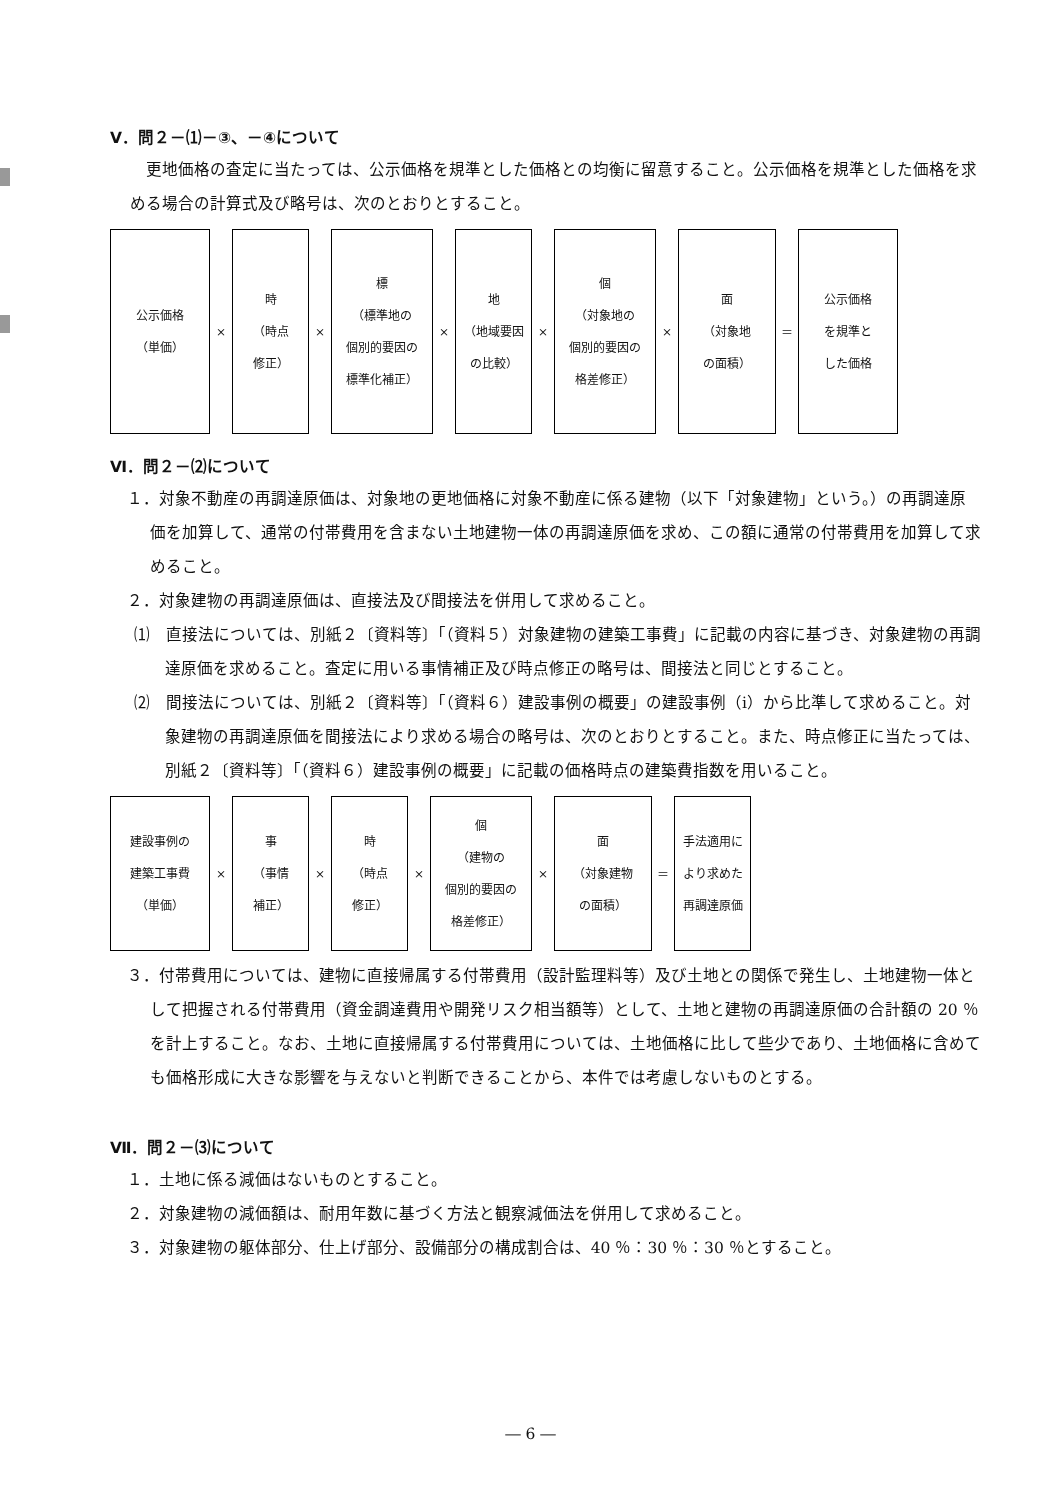Ⅴ．問２－⑴－③、－④について
更地価格の査定に当たっては、公示価格を規準とした価格との均衡に留意すること。公示価格を規準とした価格を求める場合の計算式及び略号は、次のとおりとすること。
公示価格
（単価）
×
時
（時点
修正）
×
標
（標準地の
個別的要因の
標準化補正）
×
地
（地域要因
の比較）
×
個
（対象地の
個別的要因の
格差修正）
×
面
（対象地
の面積）
＝
公示価格
を規準と
した価格
Ⅵ．問２－⑵について
１．対象不動産の再調達原価は、対象地の更地価格に対象不動産に係る建物（以下「対象建物」という。）の再調達原価を加算して、通常の付帯費用を含まない土地建物一体の再調達原価を求め、この額に通常の付帯費用を加算して求めること。
２．対象建物の再調達原価は、直接法及び間接法を併用して求めること。
⑴　直接法については、別紙２〔資料等〕「（資料５）対象建物の建築工事費」に記載の内容に基づき、対象建物の再調達原価を求めること。査定に用いる事情補正及び時点修正の略号は、間接法と同じとすること。
⑵　間接法については、別紙２〔資料等〕「（資料６）建設事例の概要」の建設事例（ⅰ）から比準して求めること。対象建物の再調達原価を間接法により求める場合の略号は、次のとおりとすること。また、時点修正に当たっては、別紙２〔資料等〕「（資料６）建設事例の概要」に記載の価格時点の建築費指数を用いること。
建設事例の
建築工事費
（単価）
×
事
（事情
補正）
×
時
（時点
修正）
×
個
（建物の
個別的要因の
格差修正）
×
面
（対象建物
の面積）
＝
手法適用に
より求めた
再調達原価
３．付帯費用については、建物に直接帰属する付帯費用（設計監理料等）及び土地との関係で発生し、土地建物一体として把握される付帯費用（資金調達費用や開発リスク相当額等）として、土地と建物の再調達原価の合計額の 20 ％を計上すること。なお、土地に直接帰属する付帯費用については、土地価格に比して些少であり、土地価格に含めても価格形成に大きな影響を与えないと判断できることから、本件では考慮しないものとする。
Ⅶ．問２－⑶について
１．土地に係る減価はないものとすること。
２．対象建物の減価額は、耐用年数に基づく方法と観察減価法を併用して求めること。
３．対象建物の躯体部分、仕上げ部分、設備部分の構成割合は、40 ％：30 ％：30 ％とすること。
― 6 ―